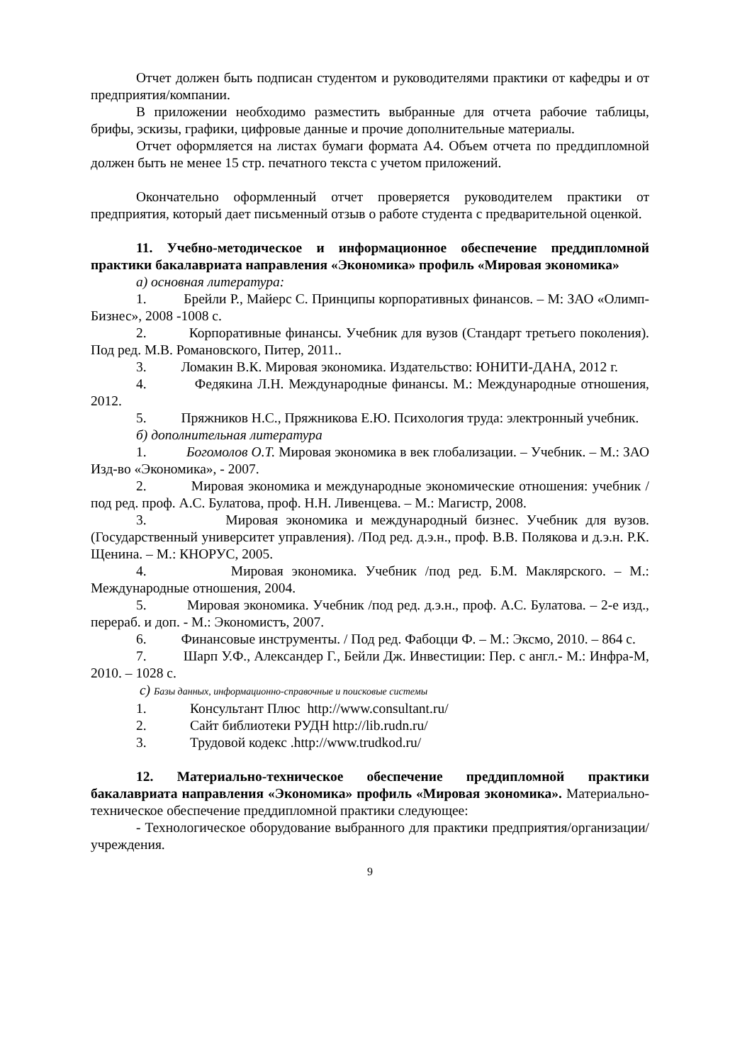Отчет должен быть подписан студентом и руководителями практики от кафедры и от предприятия/компании.
В приложении необходимо разместить выбранные для отчета рабочие таблицы, брифы, эскизы, графики, цифровые данные и прочие дополнительные материалы.
Отчет оформляется на листах бумаги формата А4. Объем отчета по преддипломной должен быть не менее 15 стр. печатного текста с учетом приложений.
Окончательно оформленный отчет проверяется руководителем практики от предприятия, который дает письменный отзыв о работе студента с предварительной оценкой.
11. Учебно-методическое и информационное обеспечение преддипломной практики бакалавриата направления «Экономика» профиль «Мировая экономика»
а) основная литература:
1. Брейли Р., Майерс С. Принципы корпоративных финансов. – М: ЗАО «Олимп-Бизнес», 2008 -1008 с.
2. Корпоративные финансы. Учебник для вузов (Стандарт третьего поколения). Под ред. М.В. Романовского, Питер, 2011..
3. Ломакин В.К. Мировая экономика. Издательство: ЮНИТИ-ДАНА, 2012 г.
4. Федякина Л.Н. Международные финансы. М.: Международные отношения, 2012.
5. Пряжников Н.С., Пряжникова Е.Ю. Психология труда: электронный учебник.
б) дополнительная литература
1. Богомолов О.Т. Мировая экономика в век глобализации. – Учебник. – М.: ЗАО Изд-во «Экономика», - 2007.
2. Мировая экономика и международные экономические отношения: учебник /под ред. проф. А.С. Булатова, проф. Н.Н. Ливенцева. – М.: Магистр, 2008.
3. Мировая экономика и международный бизнес. Учебник для вузов. (Государственный университет управления). /Под ред. д.э.н., проф. В.В. Полякова и д.э.н. Р.К. Щенина. – М.: КНОРУС, 2005.
4. Мировая экономика. Учебник /под ред. Б.М. Маклярского. – М.: Международные отношения, 2004.
5. Мировая экономика. Учебник /под ред. д.э.н., проф. А.С. Булатова. – 2-е изд., перераб. и доп. - М.: Экономистъ, 2007.
6. Финансовые инструменты. / Под ред. Фабоцци Ф. – М.: Эксмо, 2010. – 864 с.
7. Шарп У.Ф., Александер Г., Бейли Дж. Инвестиции: Пер. с англ.- М.: Инфра-М, 2010. – 1028 с.
с) Базы данных, информационно-справочные и поисковые системы
1. Консультант Плюс http://www.consultant.ru/
2. Сайт библиотеки РУДН http://lib.rudn.ru/
3. Трудовой кодекс .http://www.trudkod.ru/
12. Материально-техническое обеспечение преддипломной практики бакалавриата направления «Экономика» профиль «Мировая экономика». Материально-техническое обеспечение преддипломной практики следующее:
- Технологическое оборудование выбранного для практики предприятия/организации/ учреждения.
9